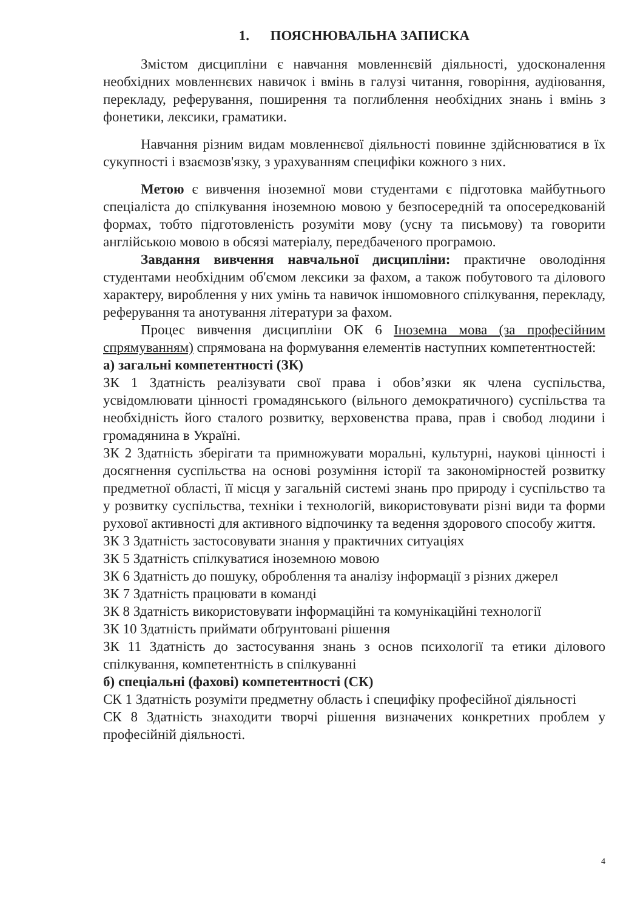1. ПОЯСНЮВАЛЬНА ЗАПИСКА
Змістом дисципліни є навчання мовленнєвій діяльності, удосконалення необхідних мовленнєвих навичок і вмінь в галузі читання, говоріння, аудіювання, перекладу, реферування, поширення та поглиблення необхідних знань і вмінь з фонетики, лексики, граматики.
Навчання різним видам мовленнєвої діяльності повинне здійснюватися в їх сукупності і взаємозв'язку, з урахуванням специфіки кожного з них.
Метою є вивчення іноземної мови студентами є підготовка майбутнього спеціаліста до спілкування іноземною мовою у безпосередній та опосередкованій формах, тобто підготовленість розуміти мову (усну та письмову) та говорити англійською мовою в обсязі матеріалу, передбаченого програмою.
Завдання вивчення навчальної дисципліни: практичне оволодіння студентами необхідним об'ємом лексики за фахом, а також побутового та ділового характеру, вироблення у них умінь та навичок іншомовного спілкування, перекладу, реферування та анотування літератури за фахом.
Процес вивчення дисципліни ОК 6 Іноземна мова (за професійним спрямуванням) спрямована на формування елементів наступних компетентностей:
а) загальні компетентності (ЗК)
ЗК 1 Здатність реалізувати свої права і обов’язки як члена суспільства, усвідомлювати цінності громадянського (вільного демократичного) суспільства та необхідність його сталого розвитку, верховенства права, прав і свобод людини і громадянина в Україні.
ЗК 2 Здатність зберігати та примножувати моральні, культурні, наукові цінності і досягнення суспільства на основі розуміння історії та закономірностей розвитку предметної області, її місця у загальній системі знань про природу і суспільство та у розвитку суспільства, техніки і технологій, використовувати різні види та форми рухової активності для активного відпочинку та ведення здорового способу життя.
ЗК 3 Здатність застосовувати знання у практичних ситуаціях
ЗК 5 Здатність спілкуватися іноземною мовою
ЗК 6 Здатність до пошуку, оброблення та аналізу інформації з різних джерел
ЗК 7 Здатність працювати в команді
ЗК 8 Здатність використовувати інформаційні та комунікаційні технології
ЗК 10 Здатність приймати обґрунтовані рішення
ЗК 11 Здатність до застосування знань з основ психології та етики ділового спілкування, компетентність в спілкуванні
б) спеціальні (фахові) компетентності (СК)
СК 1 Здатність розуміти предметну область і специфіку професійної діяльності
СК 8 Здатність знаходити творчі рішення визначених конкретних проблем у професійній діяльності.
4